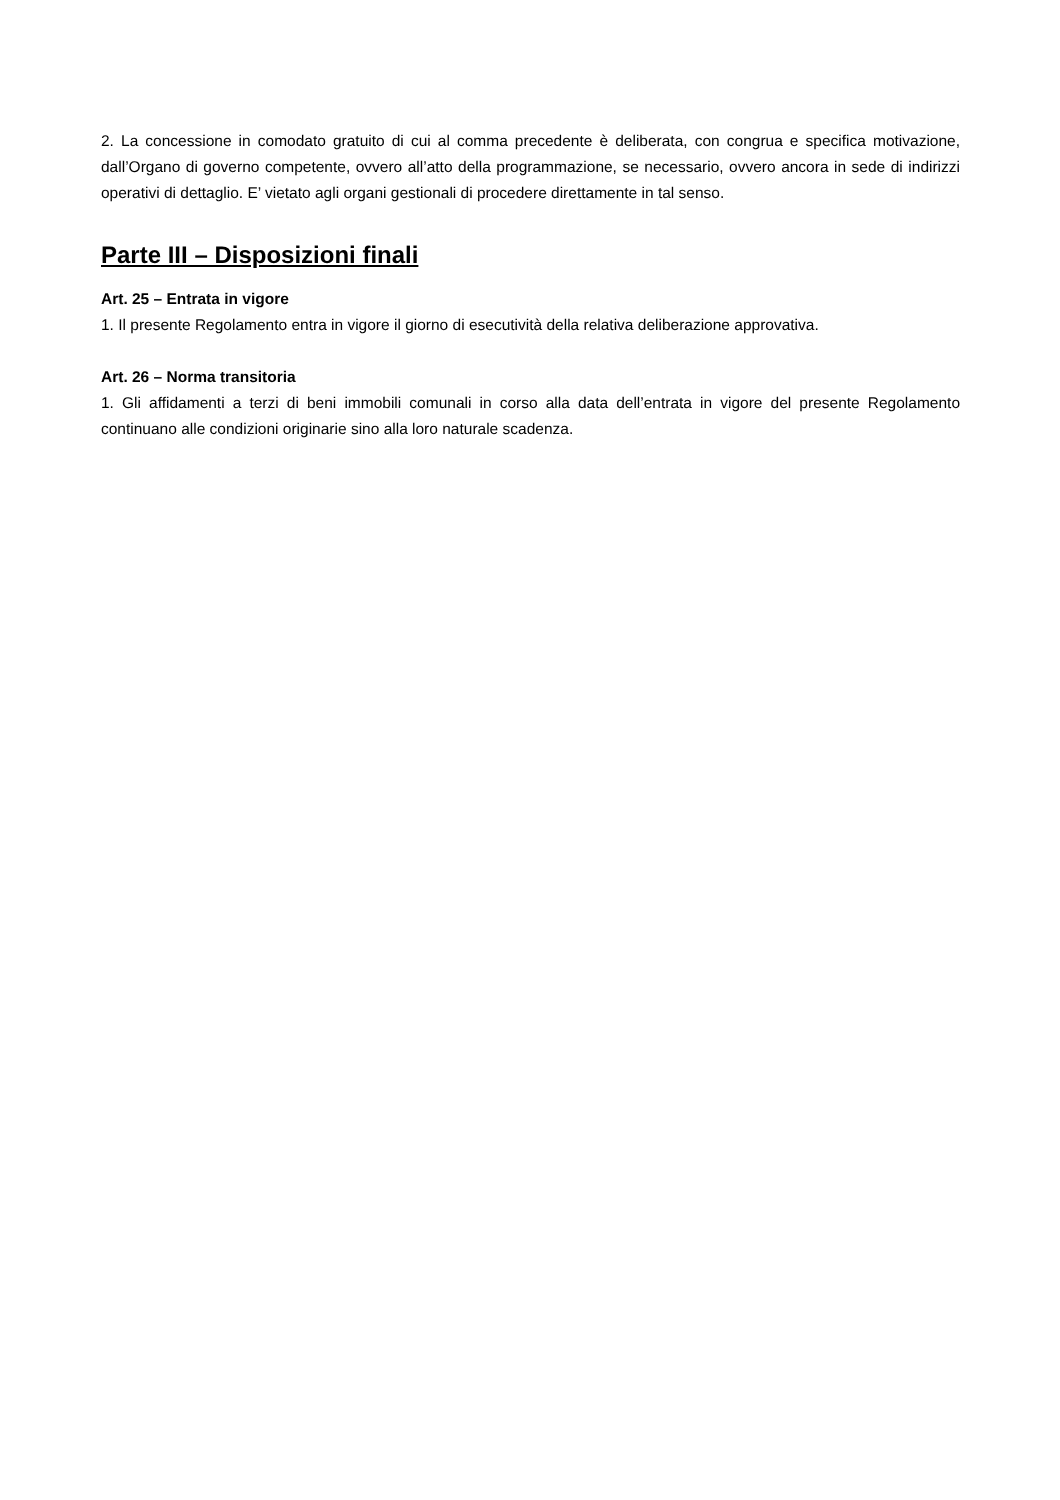2. La concessione in comodato gratuito di cui al comma precedente è deliberata, con congrua e specifica motivazione, dall’Organo di governo competente, ovvero all’atto della programmazione, se necessario, ovvero ancora in sede di indirizzi operativi di dettaglio. E’ vietato agli organi gestionali di procedere direttamente in tal senso.
Parte III – Disposizioni finali
Art. 25 – Entrata in vigore
1. Il presente Regolamento entra in vigore il giorno di esecutività della relativa deliberazione approvativa.
Art. 26 – Norma transitoria
1. Gli affidamenti a terzi di beni immobili comunali in corso alla data dell’entrata in vigore del presente Regolamento continuano alle condizioni originarie sino alla loro naturale scadenza.